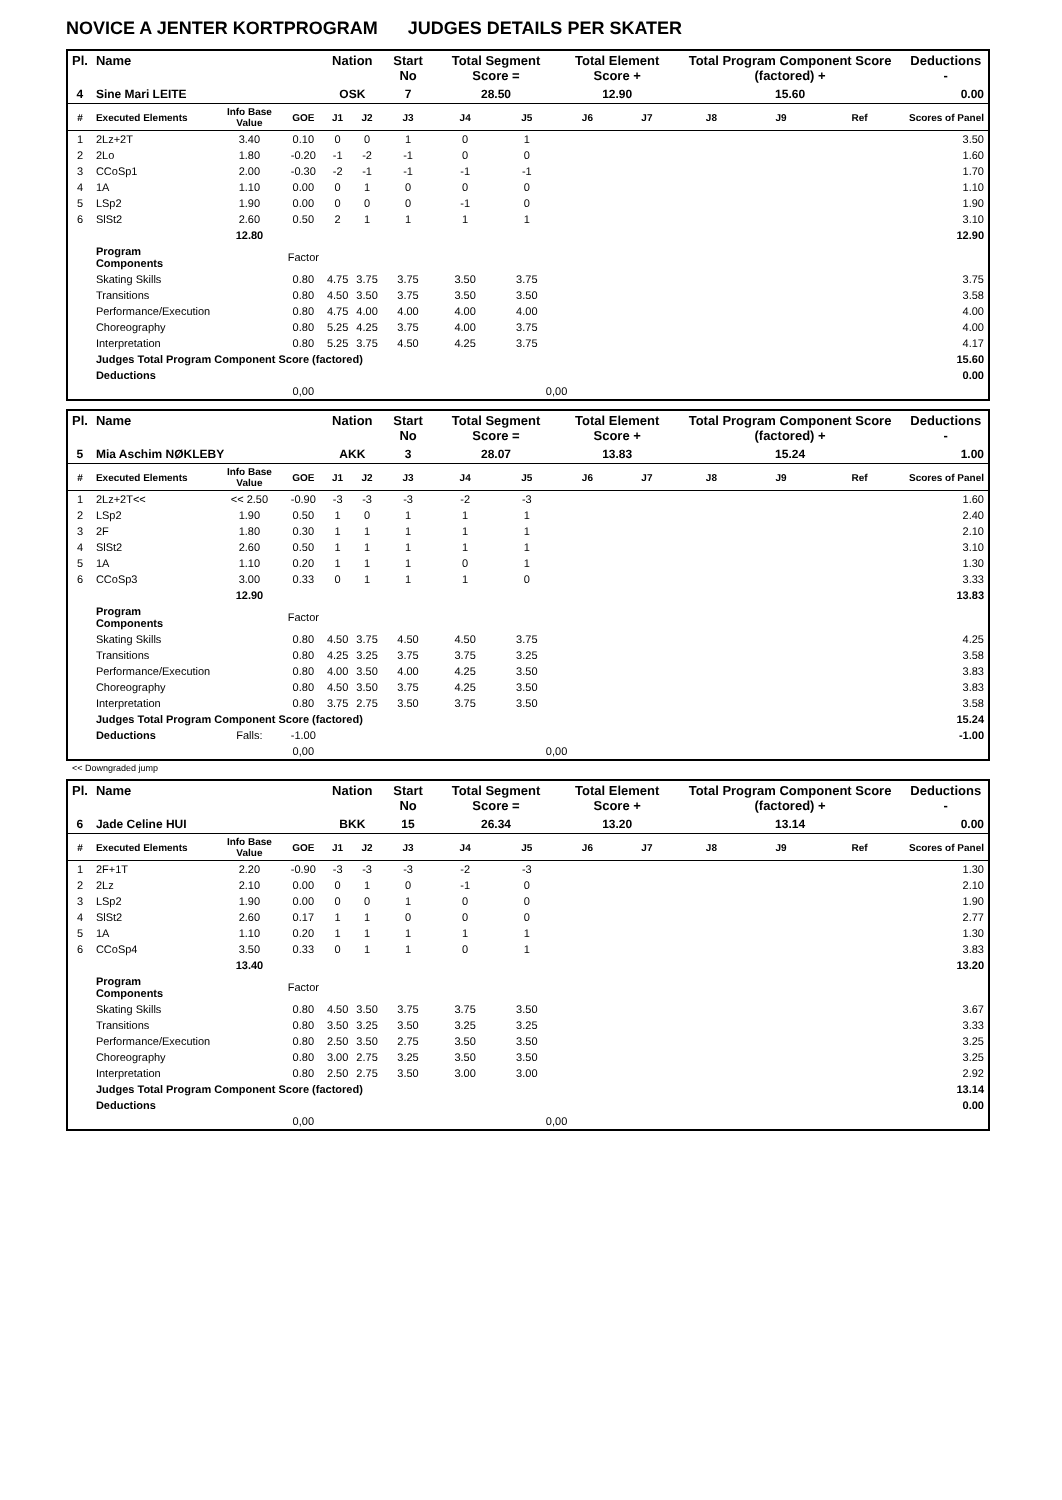NOVICE A JENTER KORTPROGRAM JUDGES DETAILS PER SKATER
| Pl. | Name | | | Nation | | Start No | Total Segment Score = | | Total Element Score + | | Total Program Component Score (factored) + | | | Deductions - |
| --- | --- | --- | --- | --- | --- | --- | --- | --- | --- | --- | --- | --- | --- | --- |
| 4 | Sine Mari LEITE | | | OSK | | 7 | 28.50 | | 12.90 | | 15.60 | | | 0.00 |
| # | Executed Elements | Info Base Value | GOE | J1 | J2 | J3 | J4 | J5 | J6 | J7 | J8 | J9 | Ref | Scores of Panel |
| 1 | 2Lz+2T | 3.40 | 0.10 | 0 | 0 | 1 | 0 | 1 | | | | | | 3.50 |
| 2 | 2Lo | 1.80 | -0.20 | -1 | -2 | -1 | 0 | 0 | | | | | | 1.60 |
| 3 | CCoSp1 | 2.00 | -0.30 | -2 | -1 | -1 | -1 | -1 | | | | | | 1.70 |
| 4 | 1A | 1.10 | 0.00 | 0 | 1 | 0 | 0 | 0 | | | | | | 1.10 |
| 5 | LSp2 | 1.90 | 0.00 | 0 | 0 | 0 | -1 | 0 | | | | | | 1.90 |
| 6 | SlSt2 | 2.60 | 0.50 | 2 | 1 | 1 | 1 | 1 | | | | | | 3.10 |
| | | 12.80 | | | | | | | | | | | | 12.90 |
| | Program Components | | Factor | | | | | | | | | | | |
| | Skating Skills | | 0.80 | 4.75 | 3.75 | 3.75 | 3.50 | 3.75 | | | | | | 3.75 |
| | Transitions | | 0.80 | 4.50 | 3.50 | 3.75 | 3.50 | 3.50 | | | | | | 3.58 |
| | Performance/Execution | | 0.80 | 4.75 | 4.00 | 4.00 | 4.00 | 4.00 | | | | | | 4.00 |
| | Choreography | | 0.80 | 5.25 | 4.25 | 3.75 | 4.00 | 3.75 | | | | | | 4.00 |
| | Interpretation | | 0.80 | 5.25 | 3.75 | 4.50 | 4.25 | 3.75 | | | | | | 4.17 |
| | Judges Total Program Component Score (factored) | | | | | | | | | | | | | 15.60 |
| | Deductions | | | | | | | | | | | | | 0.00 |
| | | | 0,00 | | | | | 0,00 | | | | | | |
| Pl. | Name | | | Nation | | Start No | Total Segment Score = | | Total Element Score + | | Total Program Component Score (factored) + | | | Deductions - |
| --- | --- | --- | --- | --- | --- | --- | --- | --- | --- | --- | --- | --- | --- | --- |
| 5 | Mia Aschim NØKLEBY | | | AKK | | 3 | 28.07 | | 13.83 | | 15.24 | | | 1.00 |
| # | Executed Elements | Info Base Value | GOE | J1 | J2 | J3 | J4 | J5 | J6 | J7 | J8 | J9 | Ref | Scores of Panel |
| 1 | 2Lz+2T<< | << 2.50 | -0.90 | -3 | -3 | -3 | -2 | -3 | | | | | | 1.60 |
| 2 | LSp2 | 1.90 | 0.50 | 1 | 0 | 1 | 1 | 1 | | | | | | 2.40 |
| 3 | 2F | 1.80 | 0.30 | 1 | 1 | 1 | 1 | 1 | | | | | | 2.10 |
| 4 | SlSt2 | 2.60 | 0.50 | 1 | 1 | 1 | 1 | 1 | | | | | | 3.10 |
| 5 | 1A | 1.10 | 0.20 | 1 | 1 | 1 | 0 | 1 | | | | | | 1.30 |
| 6 | CCoSp3 | 3.00 | 0.33 | 0 | 1 | 1 | 1 | 0 | | | | | | 3.33 |
| | | 12.90 | | | | | | | | | | | | 13.83 |
| | Program Components | | Factor | | | | | | | | | | | |
| | Skating Skills | | 0.80 | 4.50 | 3.75 | 4.50 | 4.50 | 3.75 | | | | | | 4.25 |
| | Transitions | | 0.80 | 4.25 | 3.25 | 3.75 | 3.75 | 3.25 | | | | | | 3.58 |
| | Performance/Execution | | 0.80 | 4.00 | 3.50 | 4.00 | 4.25 | 3.50 | | | | | | 3.83 |
| | Choreography | | 0.80 | 4.50 | 3.50 | 3.75 | 4.25 | 3.50 | | | | | | 3.83 |
| | Interpretation | | 0.80 | 3.75 | 2.75 | 3.50 | 3.75 | 3.50 | | | | | | 3.58 |
| | Judges Total Program Component Score (factored) | | | | | | | | | | | | | 15.24 |
| | Deductions | Falls: | -1.00 | | | | | | | | | | | -1.00 |
| | | | 0,00 | | | | | 0,00 | | | | | | |
<< Downgraded jump
| Pl. | Name | | | Nation | | Start No | Total Segment Score = | | Total Element Score + | | Total Program Component Score (factored) + | | | Deductions - |
| --- | --- | --- | --- | --- | --- | --- | --- | --- | --- | --- | --- | --- | --- | --- |
| 6 | Jade Celine HUI | | | BKK | | 15 | 26.34 | | 13.20 | | 13.14 | | | 0.00 |
| # | Executed Elements | Info Base Value | GOE | J1 | J2 | J3 | J4 | J5 | J6 | J7 | J8 | J9 | Ref | Scores of Panel |
| 1 | 2F+1T | 2.20 | -0.90 | -3 | -3 | -3 | -2 | -3 | | | | | | 1.30 |
| 2 | 2Lz | 2.10 | 0.00 | 0 | 1 | 0 | -1 | 0 | | | | | | 2.10 |
| 3 | LSp2 | 1.90 | 0.00 | 0 | 0 | 1 | 0 | 0 | | | | | | 1.90 |
| 4 | SlSt2 | 2.60 | 0.17 | 1 | 1 | 0 | 0 | 0 | | | | | | 2.77 |
| 5 | 1A | 1.10 | 0.20 | 1 | 1 | 1 | 1 | 1 | | | | | | 1.30 |
| 6 | CCoSp4 | 3.50 | 0.33 | 0 | 1 | 1 | 0 | 1 | | | | | | 3.83 |
| | | 13.40 | | | | | | | | | | | | 13.20 |
| | Program Components | | Factor | | | | | | | | | | | |
| | Skating Skills | | 0.80 | 4.50 | 3.50 | 3.75 | 3.75 | 3.50 | | | | | | 3.67 |
| | Transitions | | 0.80 | 3.50 | 3.25 | 3.50 | 3.25 | 3.25 | | | | | | 3.33 |
| | Performance/Execution | | 0.80 | 2.50 | 3.50 | 2.75 | 3.50 | 3.50 | | | | | | 3.25 |
| | Choreography | | 0.80 | 3.00 | 2.75 | 3.25 | 3.50 | 3.50 | | | | | | 3.25 |
| | Interpretation | | 0.80 | 2.50 | 2.75 | 3.50 | 3.00 | 3.00 | | | | | | 2.92 |
| | Judges Total Program Component Score (factored) | | | | | | | | | | | | | 13.14 |
| | Deductions | | | | | | | | | | | | | 0.00 |
| | | | 0,00 | | | | | 0,00 | | | | | | |